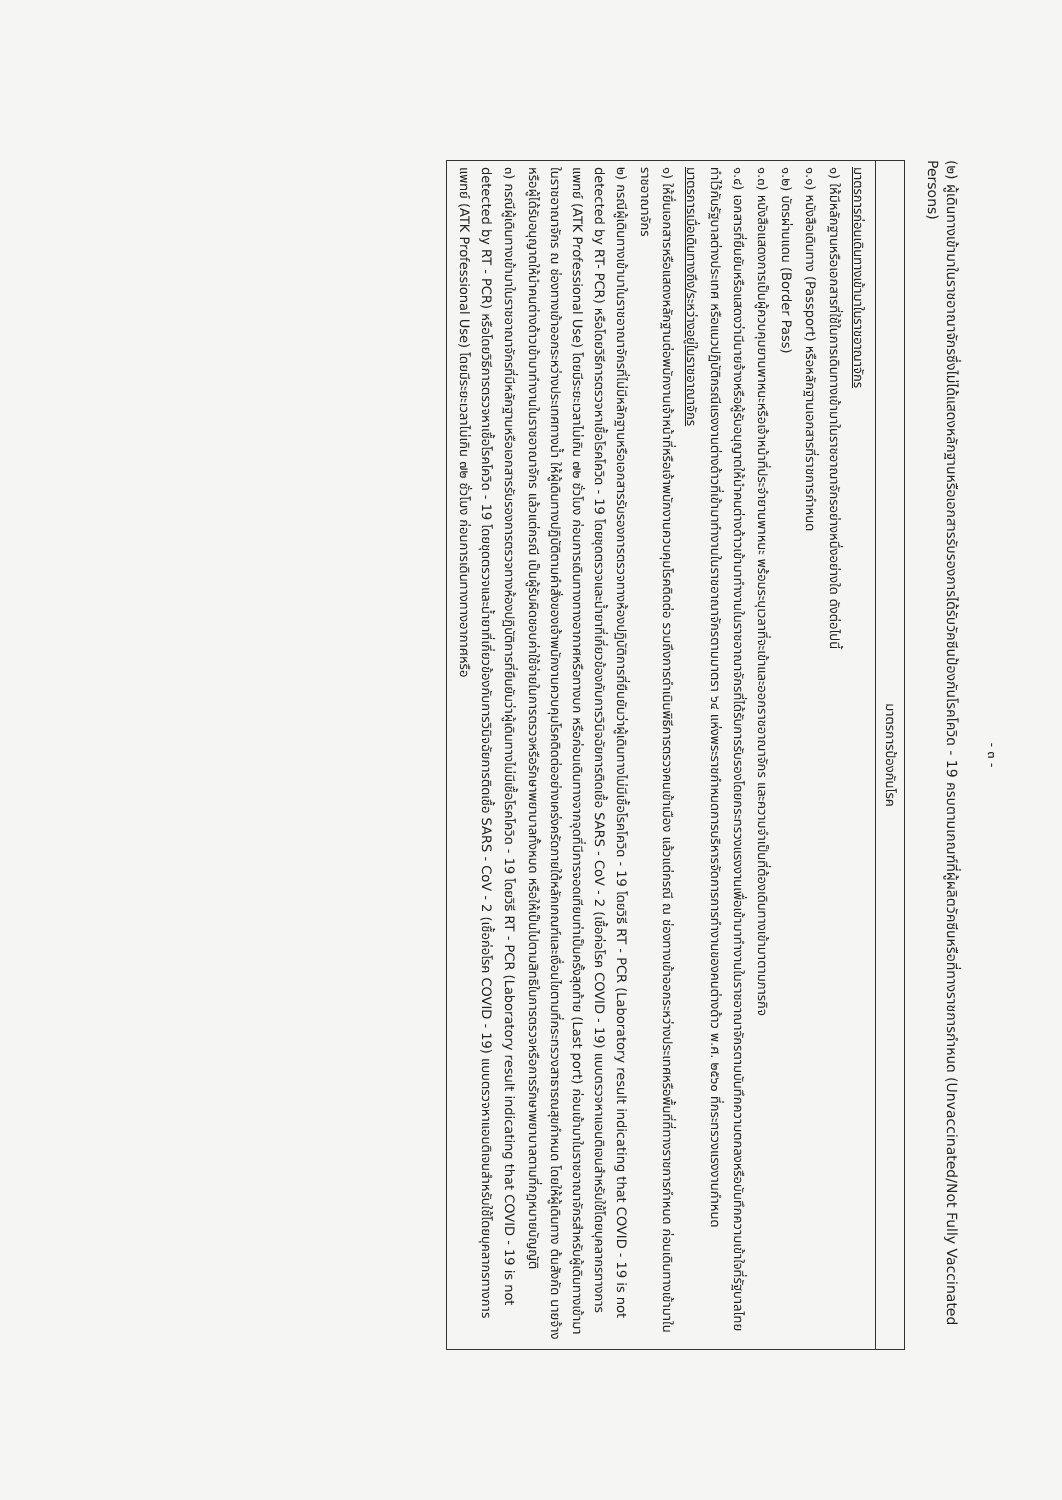- ๓ -
(๒) ผู้เดินทางเข้ามาในราชอาณาจักรซึ่งไม่ได้แสดงหลักฐานหรือเอกสารรับรองการได้รับวัคซีนป้องกันโรคโควิด - 19 ครบตามเกณฑ์ที่ผู้ผลิตวัคซีนหรือที่ทางราชการกำหนด (Unvaccinated/Not Fully Vaccinated Persons)
| มาตรการป้องกันโรค |
| --- |
| มาตรการก่อนเดินทางเข้ามาในราชอาณาจักร ๑) ให้มีหลักฐานหรือเอกสารที่ใช้ในการเดินทางเข้ามาในราชอาณาจักรอย่างหนึ่งอย่างใด ดังต่อไปนี้ ๑.๑) หนังสือเดินทาง (Passport) หรือหลักฐานเอกสารที่ราชการกำหนด ๑.๒) บัตรผ่านแดน (Border Pass) ๑.๓) หนังสือแสดงการเป็นผู้ควบคุมยานพาหนะหรือเจ้าหน้าที่ประจำยานพาหนะ พร้อมระบุเวลาที่จะเข้าและออกราชอาณาจักร และความจำเป็นที่ต้องเดินทางเข้ามาตามภารกิจ ๑.๔) เอกสารที่ยืนยันหรือแสดงว่ามีนายจ้างหรือผู้รับอนุญาตให้นำคนต่างด้าวเข้ามาทำงานในราชอาณาจักรที่ได้รับการรับรองโดยกระทรวงแรงงานเพื่อเข้ามาทำงานในราชอาณาจักรตามบันทึกความตกลงหรือบันทึกความเข้าใจที่รัฐบาลไทยทำไว้กับรัฐบาลต่างประเทศ หรือแนวปฏิบัติกรณีแรงงานต่างด้าวที่เข้ามาทำงานในราชอาณาจักรตามมาตรา ๖๔ แห่งพระราชกำหนดการบริหารจัดการการทำงานของคนต่างด้าว พ.ศ. ๒๕๖๐ ที่กระทรวงแรงงานกำหนด มาตรการเมื่อเดินทางถึง/ระหว่างอยู่ในราชอาณาจักร ๑) ให้ยื่นเอกสารหรือแสดงหลักฐานต่อพนักงานเจ้าหน้าที่หรือเจ้าพนักงานควบคุมโรคติดต่อ รวมถึงการดำเนินพิธีการตรวจคนเข้าเมือง แล้วแต่กรณี ณ ช่องทางเข้าออกระหว่างประเทศหรือพื้นที่ที่ทางราชการกำหนด ก่อนเดินทางเข้ามาในราชอาณาจักร ๒) กรณีผู้เดินทางเข้ามาในราชอาณาจักรที่ไม่มีหลักฐานหรือเอกสารรับรองการตรวจทางห้องปฏิบัติการที่ยืนยันว่าผู้เดินทางไม่มีเชื้อโรคโควิด - 19 โดยวิธี RT - PCR (Laboratory result indicating that COVID - 19 is not detected by RT- PCR) หรือโดยวิธีการตรวจหาเชื้อโรคโควิด - 19 โดยชุดตรวจและน้ำยาที่เกี่ยวข้องกับการวินิจฉัยการติดเชื้อ SARS - CoV - 2 (เชื้อก่อโรค COVID - 19) แบบตรวจหาแอนติเจนสำหรับใช้โดยบุคลากรทางการแพทย์ (ATK Professional Use) โดยมีระยะเวลาไม่เกิน ๗๒ ชั่วโมง ก่อนการเดินทางทางอากาศหรือทางบก หรือก่อนเดินทางจากจุดที่มีการจอดเทียบท่าเป็นครั้งสุดท้าย (Last port) ก่อนเข้ามาในราชอาณาจักรสำหรับผู้เดินทางเข้ามาในราชอาณาจักร ณ ช่องทางเข้าออกระหว่างประเทศทางน้ำ ให้ผู้เดินทางปฏิบัติตามคำสั่งของเจ้าพนักงานควบคุมโรคติดต่ออย่างเคร่งครัดภายใต้หลักเกณฑ์และเงื่อนไขตามที่กระทรวงสาธารณสุขกำหนด โดยให้ผู้เดินทาง ต้นสังกัด นายจ้าง หรือผู้ได้รับอนุญาตให้นำคนต่างด้าวเข้ามาทำงานในราชอาณาจักร แล้วแต่กรณี เป็นผู้รับผิดชอบค่าใช้จ่ายในการตรวจหรือรักษาพยาบาลทั้งหมด หรือให้เป็นไปตามสิทธิในการตรวจหรือการรักษาพยาบาลตามที่กฎหมายบัญญัติ ๓) กรณีผู้เดินทางเข้ามาในราชอาณาจักรที่มีหลักฐานหรือเอกสารรับรองการตรวจทางห้องปฏิบัติการที่ยืนยันว่าผู้เดินทางไม่มีเชื้อโรคโควิด - 19 โดยวิธี RT - PCR (Laboratory result indicating that COVID - 19 is not detected by RT - PCR) หรือโดยวิธีการตรวจหาเชื้อโรคโควิด - 19 โดยชุดตรวจและน้ำยาที่เกี่ยวข้องกับการวินิจฉัยการติดเชื้อ SARS - CoV - 2 (เชื้อก่อโรค COVID - 19) แบบตรวจหาแอนติเจนสำหรับใช้โดยบุคลากรทางการแพทย์ (ATK Professional Use) โดยมีระยะเวลาไม่เกิน ๗๒ ชั่วโมง ก่อนการเดินทางทางอากาศหรือ |